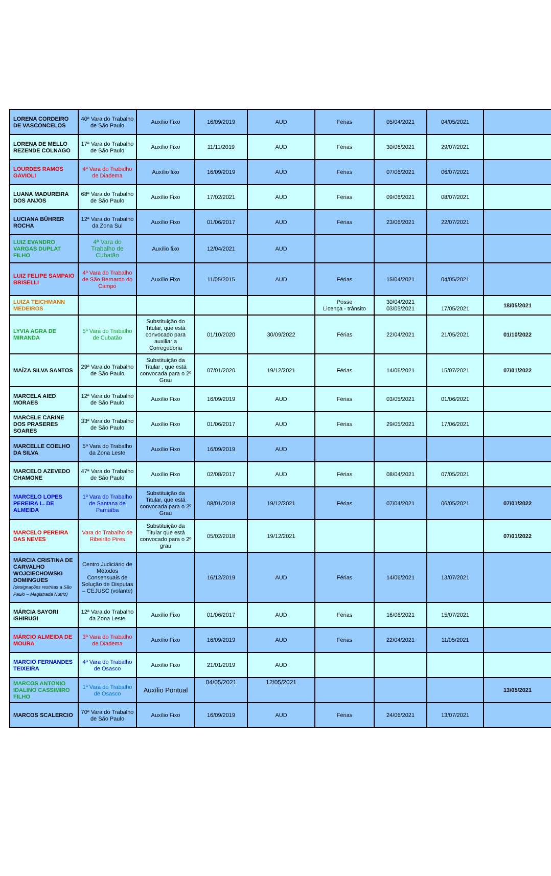| LORENA CORDEIRO DE VASCONCELOS | 40ª Vara do Trabalho de São Paulo | Auxílio Fixo | 16/09/2019 | AUD | Férias | 05/04/2021 | 04/05/2021 | |
| LORENA DE MELLO REZENDE COLNAGO | 17ª Vara do Trabalho de São Paulo | Auxílio Fixo | 11/11/2019 | AUD | Férias | 30/06/2021 | 29/07/2021 | |
| LOURDES RAMOS GAVIOLI | 4ª Vara do Trabalho de Diadema | Auxílio fixo | 16/09/2019 | AUD | Férias | 07/06/2021 | 06/07/2021 | |
| LUANA MADUREIRA DOS ANJOS | 68ª Vara do Trabalho de São Paulo | Auxílio Fixo | 17/02/2021 | AUD | Férias | 09/06/2021 | 08/07/2021 | |
| LUCIANA BÜHRER ROCHA | 12ª Vara do Trabalho da Zona Sul | Auxílio Fixo | 01/06/2017 | AUD | Férias | 23/06/2021 | 22/07/2021 | |
| LUIZ EVANDRO VARGAS DUPLAT FILHO | 4ª Vara do Trabalho de Cubatão | Auxílio fixo | 12/04/2021 | AUD | | | | |
| LUIZ FELIPE SAMPAIO BRISELLI | 4ª Vara do Trabalho de São Bernardo do Campo | Auxílio Fixo | 11/05/2015 | AUD | Férias | 15/04/2021 | 04/05/2021 | |
| LUIZA TEICHMANN MEDEIROS | | | | | Posse Licença - trânsito | 30/04/2021 03/05/2021 | 17/05/2021 | 18/05/2021 |
| LYVIA AGRA DE MIRANDA | 5ª Vara do Trabalho de Cubatão | Substituição do Titular, que está convocado para auxiliar a Corregedoria | 01/10/2020 | 30/09/2022 | Férias | 22/04/2021 | 21/05/2021 | 01/10/2022 |
| MAÍZA SILVA SANTOS | 29ª Vara do Trabalho de São Paulo | Substituição da Titular , que está convocada para o 2º Grau | 07/01/2020 | 19/12/2021 | Férias | 14/06/2021 | 15/07/2021 | 07/01/2022 |
| MARCELA AIED MORAES | 12ª Vara do Trabalho de São Paulo | Auxílio Fixo | 16/09/2019 | AUD | Férias | 03/05/2021 | 01/06/2021 | |
| MARCELE CARINE DOS PRASERES SOARES | 33ª Vara do Trabalho de São Paulo | Auxílio Fixo | 01/06/2017 | AUD | Férias | 29/05/2021 | 17/06/2021 | |
| MARCELLE COELHO DA SILVA | 5ª Vara do Trabalho da Zona Leste | Auxílio Fixo | 16/09/2019 | AUD | | | | |
| MARCELO AZEVEDO CHAMONE | 47ª Vara do Trabalho de São Paulo | Auxílio Fixo | 02/08/2017 | AUD | Férias | 08/04/2021 | 07/05/2021 | |
| MARCELO LOPES PEREIRA L. DE ALMEIDA | 1ª Vara do Trabalho de Santana de Parnaíba | Substituição da Titular, que está convocada para o 2º Grau | 08/01/2018 | 19/12/2021 | Férias | 07/04/2021 | 06/05/2021 | 07/01/2022 |
| MARCELO PEREIRA DAS NEVES | Vara do Trabalho de Ribeirão Pires | Substituição da Titular que está convocado para o 2º grau | 05/02/2018 | 19/12/2021 | | | | 07/01/2022 |
| MÁRCIA CRISTINA DE CARVALHO WOJCIECHOWSKI DOMINGUES (designações restritas a São Paulo – Magistrada Nutriz) | Centro Judiciário de Métodos Consensuais de Solução de Disputas – CEJUSC (volante) | | 16/12/2019 | AUD | Férias | 14/06/2021 | 13/07/2021 | |
| MÁRCIA SAYORI ISHIRUGI | 12ª Vara do Trabalho da Zona Leste | Auxílio Fixo | 01/06/2017 | AUD | Férias | 16/06/2021 | 15/07/2021 | |
| MÁRCIO ALMEIDA DE MOURA | 3ª Vara do Trabalho de Diadema | Auxílio Fixo | 16/09/2019 | AUD | Férias | 22/04/2021 | 11/05/2021 | |
| MARCIO FERNANDES TEIXEIRA | 4ª Vara do Trabalho de Osasco | Auxílio Fixo | 21/01/2019 | AUD | | | | |
| MARCOS ANTONIO IDALINO CASSIMIRO FILHO | 1ª Vara do Trabalho de Osasco | Auxílio Pontual | 04/05/2021 | 12/05/2021 | | | | 13/05/2021 |
| MARCOS SCALERCIO | 70ª Vara do Trabalho de São Paulo | Auxílio Fixo | 16/09/2019 | AUD | Férias | 24/06/2021 | 13/07/2021 | |